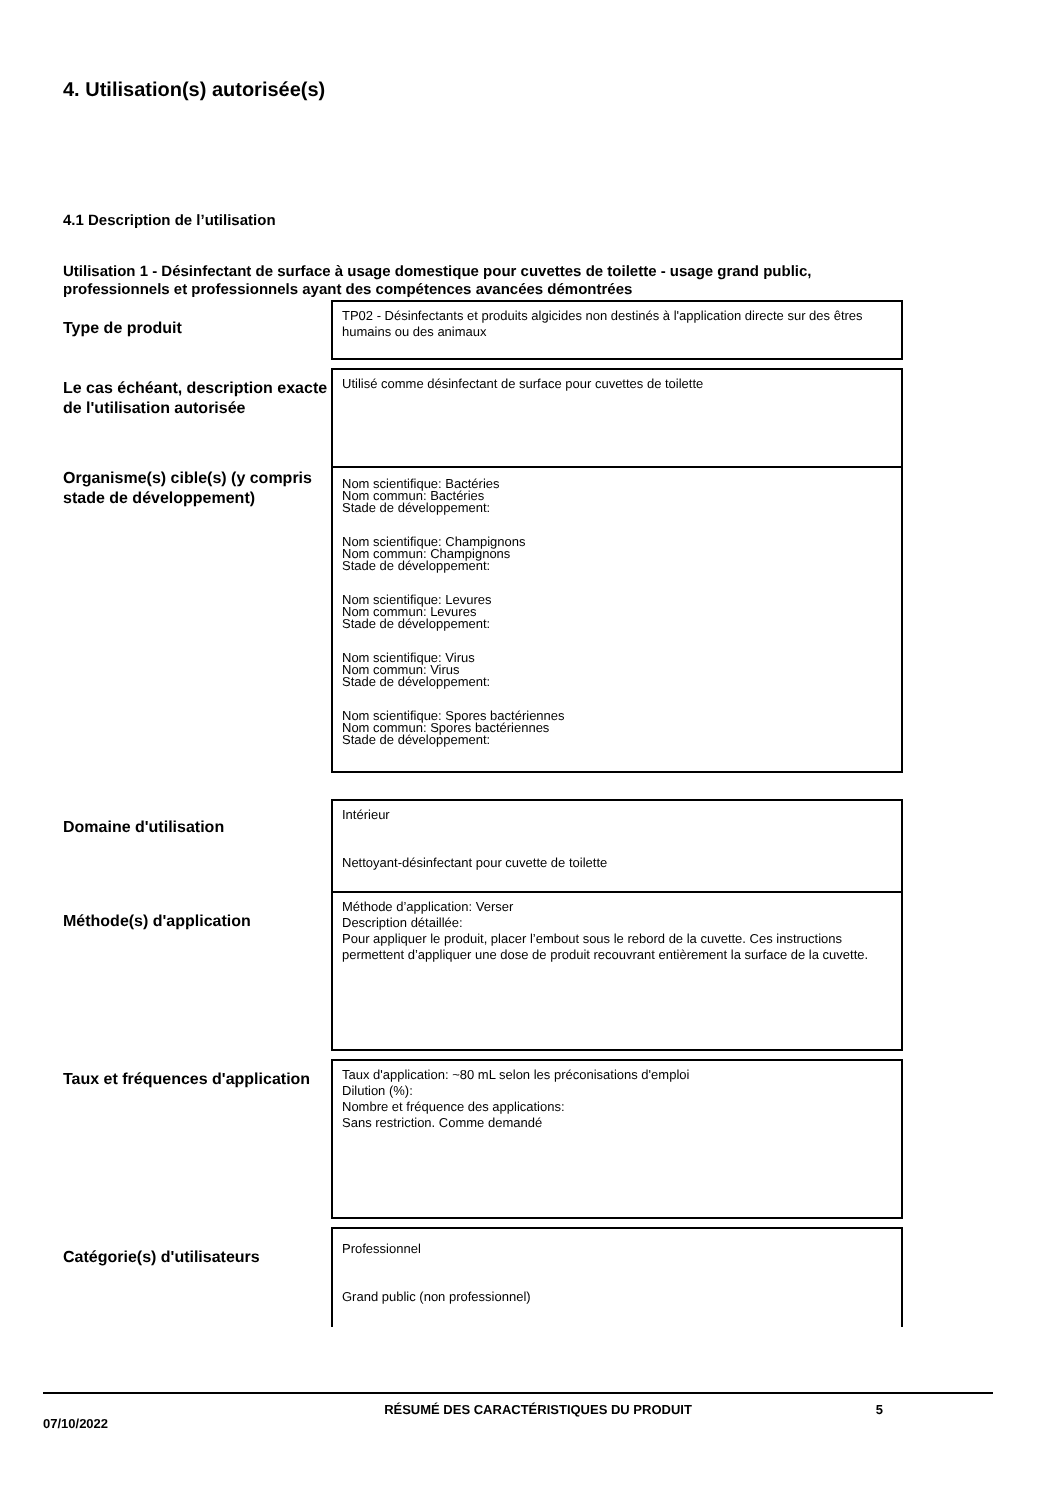4. Utilisation(s) autorisée(s)
4.1 Description de l’utilisation
Utilisation 1 - Désinfectant de surface à usage domestique pour cuvettes de toilette - usage grand public, professionnels et professionnels ayant des compétences avancées démontrées
Type de produit
TP02 - Désinfectants et produits algicides non destinés à l'application directe sur des êtres humains ou des animaux
Le cas échéant, description exacte de l'utilisation autorisée
Utilisé comme désinfectant de surface pour cuvettes de toilette
Organisme(s) cible(s) (y compris stade de développement)
Nom scientifique: Bactéries
Nom commun: Bactéries
Stade de développement:
Nom scientifique: Champignons
Nom commun: Champignons
Stade de développement:
Nom scientifique: Levures
Nom commun: Levures
Stade de développement:
Nom scientifique: Virus
Nom commun: Virus
Stade de développement:
Nom scientifique: Spores bactériennes
Nom commun: Spores bactériennes
Stade de développement:
Domaine d'utilisation
Intérieur
Nettoyant-désinfectant pour cuvette de toilette
Méthode(s) d'application
Méthode d’application: Verser
Description détaillée:
Pour appliquer le produit, placer l’embout sous le rebord de la cuvette. Ces instructions permettent d’appliquer une dose de produit recouvrant entièrement la surface de la cuvette.
Taux et fréquences d'application
Taux d'application: ~80 mL selon les préconisations d'emploi
Dilution (%):
Nombre et fréquence des applications:
Sans restriction. Comme demandé
Catégorie(s) d'utilisateurs
Professionnel
Grand public (non professionnel)
07/10/2022
RÉSUMÉ DES CARACTÉRISTIQUES DU PRODUIT 5